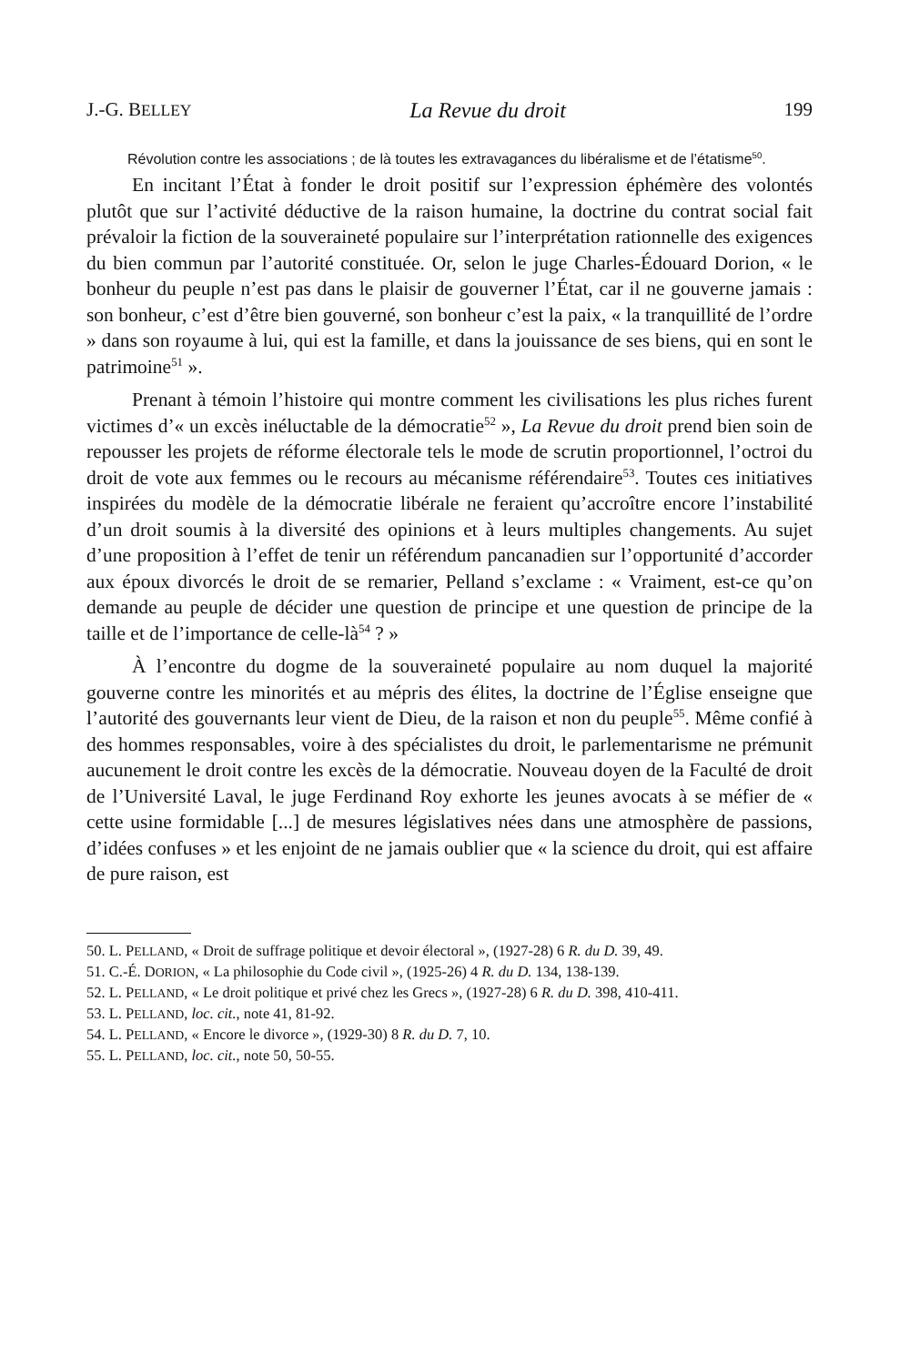J.-G. BELLEY La Revue du droit 199
Révolution contre les associations ; de là toutes les extravagances du libéralisme et de l’étatisme<sup>50</sup>.
En incitant l’État à fonder le droit positif sur l’expression éphémère des volontés plutôt que sur l’activité déductive de la raison humaine, la doctrine du contrat social fait prévaloir la fiction de la souveraineté populaire sur l’interprétation rationnelle des exigences du bien commun par l’autorité constituée. Or, selon le juge Charles-Édouard Dorion, « le bonheur du peuple n’est pas dans le plaisir de gouverner l’État, car il ne gouverne jamais : son bonheur, c’est d’être bien gouverné, son bonheur c’est la paix, « la tranquillité de l’ordre » dans son royaume à lui, qui est la famille, et dans la jouissance de ses biens, qui en sont le patrimoine<sup>51</sup> ».
Prenant à témoin l’histoire qui montre comment les civilisations les plus riches furent victimes d’« un excès inéluctable de la démocratie<sup>52</sup> », La Revue du droit prend bien soin de repousser les projets de réforme électorale tels le mode de scrutin proportionnel, l’octroi du droit de vote aux femmes ou le recours au mécanisme référendaire<sup>53</sup>. Toutes ces initiatives inspirées du modèle de la démocratie libérale ne feraient qu’accroître encore l’instabilité d’un droit soumis à la diversité des opinions et à leurs multiples changements. Au sujet d’une proposition à l’effet de tenir un référendum pancanadien sur l’opportunité d’accorder aux époux divorcés le droit de se remarier, Pelland s’exclame : « Vraiment, est-ce qu’on demande au peuple de décider une question de principe et une question de principe de la taille et de l’importance de celle-là<sup>54</sup> ? »
À l’encontre du dogme de la souveraineté populaire au nom duquel la majorité gouverne contre les minorités et au mépris des élites, la doctrine de l’Église enseigne que l’autorité des gouvernants leur vient de Dieu, de la raison et non du peuple<sup>55</sup>. Même confié à des hommes responsables, voire à des spécialistes du droit, le parlementarisme ne prémunit aucunement le droit contre les excès de la démocratie. Nouveau doyen de la Faculté de droit de l’Université Laval, le juge Ferdinand Roy exhorte les jeunes avocats à se méfier de « cette usine formidable [...] de mesures législatives nées dans une atmosphère de passions, d’idées confuses » et les enjoint de ne jamais oublier que « la science du droit, qui est affaire de pure raison, est
50. L. PELLAND, « Droit de suffrage politique et devoir électoral », (1927-28) 6 R. du D. 39, 49.
51. C.-É. DORION, « La philosophie du Code civil », (1925-26) 4 R. du D. 134, 138-139.
52. L. PELLAND, « Le droit politique et privé chez les Grecs », (1927-28) 6 R. du D. 398, 410-411.
53. L. PELLAND, loc. cit., note 41, 81-92.
54. L. PELLAND, « Encore le divorce », (1929-30) 8 R. du D. 7, 10.
55. L. PELLAND, loc. cit., note 50, 50-55.